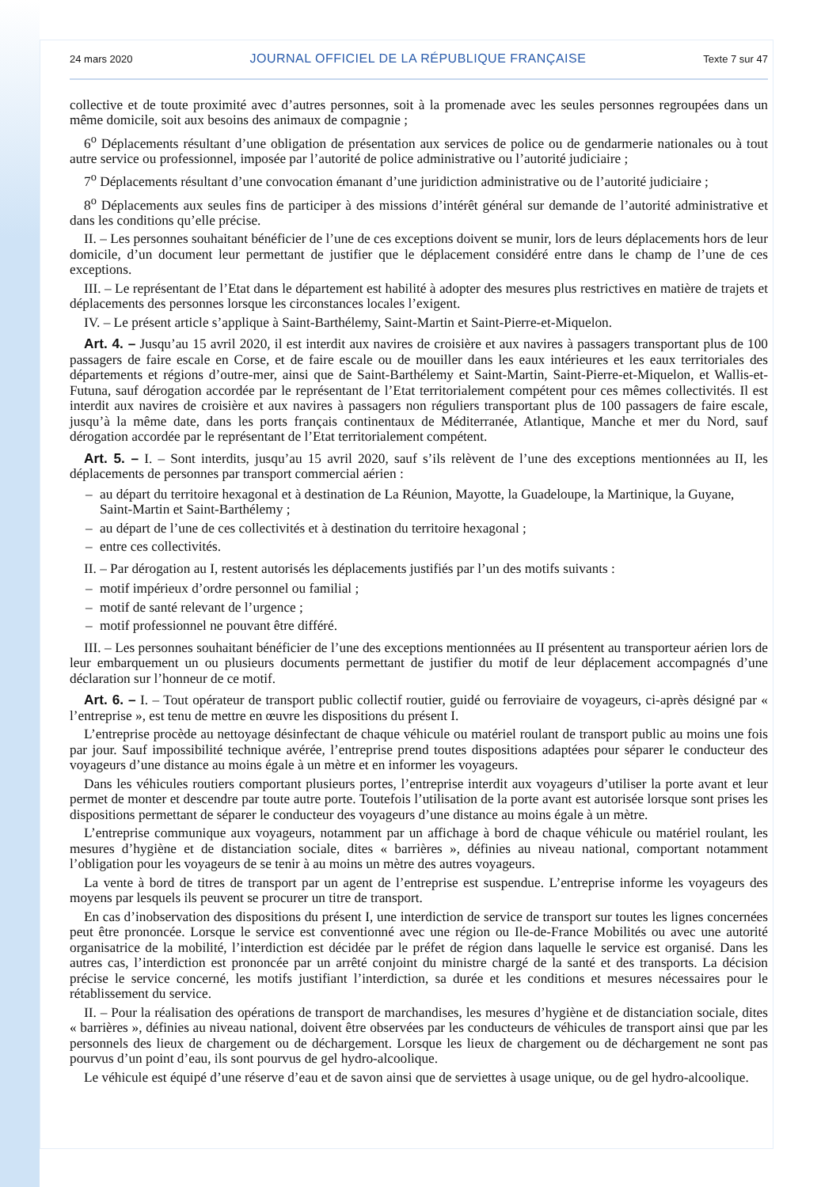24 mars 2020 JOURNAL OFFICIEL DE LA RÉPUBLIQUE FRANÇAISE Texte 7 sur 47
collective et de toute proximité avec d’autres personnes, soit à la promenade avec les seules personnes regroupées dans un même domicile, soit aux besoins des animaux de compagnie ;
6<sup>o</sup> Déplacements résultant d’une obligation de présentation aux services de police ou de gendarmerie nationales ou à tout autre service ou professionnel, imposée par l’autorité de police administrative ou l’autorité judiciaire ;
7<sup>o</sup> Déplacements résultant d’une convocation émanant d’une juridiction administrative ou de l’autorité judiciaire ;
8<sup>o</sup> Déplacements aux seules fins de participer à des missions d’intérêt général sur demande de l’autorité administrative et dans les conditions qu’elle précise.
II. – Les personnes souhaitant bénéficier de l’une de ces exceptions doivent se munir, lors de leurs déplacements hors de leur domicile, d’un document leur permettant de justifier que le déplacement considéré entre dans le champ de l’une de ces exceptions.
III. – Le représentant de l’Etat dans le département est habilité à adopter des mesures plus restrictives en matière de trajets et déplacements des personnes lorsque les circonstances locales l’exigent.
IV. – Le présent article s’applique à Saint-Barthélemy, Saint-Martin et Saint-Pierre-et-Miquelon.
Art. 4. – Jusqu’au 15 avril 2020, il est interdit aux navires de croisière et aux navires à passagers transportant plus de 100 passagers de faire escale en Corse, et de faire escale ou de mouiller dans les eaux intérieures et les eaux territoriales des départements et régions d’outre-mer, ainsi que de Saint-Barthélemy et Saint-Martin, Saint-Pierre-et-Miquelon, et Wallis-et-Futuna, sauf dérogation accordée par le représentant de l’Etat territorialement compétent pour ces mêmes collectivités. Il est interdit aux navires de croisière et aux navires à passagers non réguliers transportant plus de 100 passagers de faire escale, jusqu’à la même date, dans les ports français continentaux de Méditerranée, Atlantique, Manche et mer du Nord, sauf dérogation accordée par le représentant de l’Etat territorialement compétent.
Art. 5. – I. – Sont interdits, jusqu’au 15 avril 2020, sauf s’ils relèvent de l’une des exceptions mentionnées au II, les déplacements de personnes par transport commercial aérien :
– au départ du territoire hexagonal et à destination de La Réunion, Mayotte, la Guadeloupe, la Martinique, la Guyane, Saint-Martin et Saint-Barthélemy ;
– au départ de l’une de ces collectivités et à destination du territoire hexagonal ;
– entre ces collectivités.
II. – Par dérogation au I, restent autorisés les déplacements justifiés par l’un des motifs suivants :
– motif impérieux d’ordre personnel ou familial ;
– motif de santé relevant de l’urgence ;
– motif professionnel ne pouvant être différé.
III. – Les personnes souhaitant bénéficier de l’une des exceptions mentionnées au II présentent au transporteur aérien lors de leur embarquement un ou plusieurs documents permettant de justifier du motif de leur déplacement accompagnés d’une déclaration sur l’honneur de ce motif.
Art. 6. – I. – Tout opérateur de transport public collectif routier, guidé ou ferroviaire de voyageurs, ci-après désigné par « l’entreprise », est tenu de mettre en œuvre les dispositions du présent I.
L’entreprise procède au nettoyage désinfectant de chaque véhicule ou matériel roulant de transport public au moins une fois par jour. Sauf impossibilité technique avérée, l’entreprise prend toutes dispositions adaptées pour séparer le conducteur des voyageurs d’une distance au moins égale à un mètre et en informer les voyageurs.
Dans les véhicules routiers comportant plusieurs portes, l’entreprise interdit aux voyageurs d’utiliser la porte avant et leur permet de monter et descendre par toute autre porte. Toutefois l’utilisation de la porte avant est autorisée lorsque sont prises les dispositions permettant de séparer le conducteur des voyageurs d’une distance au moins égale à un mètre.
L’entreprise communique aux voyageurs, notamment par un affichage à bord de chaque véhicule ou matériel roulant, les mesures d’hygiène et de distanciation sociale, dites « barrières », définies au niveau national, comportant notamment l’obligation pour les voyageurs de se tenir à au moins un mètre des autres voyageurs.
La vente à bord de titres de transport par un agent de l’entreprise est suspendue. L’entreprise informe les voyageurs des moyens par lesquels ils peuvent se procurer un titre de transport.
En cas d’inobservation des dispositions du présent I, une interdiction de service de transport sur toutes les lignes concernées peut être prononcée. Lorsque le service est conventionné avec une région ou Ile-de-France Mobilités ou avec une autorité organisatrice de la mobilité, l’interdiction est décidée par le préfet de région dans laquelle le service est organisé. Dans les autres cas, l’interdiction est prononcée par un arrêté conjoint du ministre chargé de la santé et des transports. La décision précise le service concerné, les motifs justifiant l’interdiction, sa durée et les conditions et mesures nécessaires pour le rétablissement du service.
II. – Pour la réalisation des opérations de transport de marchandises, les mesures d’hygiène et de distanciation sociale, dites « barrières », définies au niveau national, doivent être observées par les conducteurs de véhicules de transport ainsi que par les personnels des lieux de chargement ou de déchargement. Lorsque les lieux de chargement ou de déchargement ne sont pas pourvus d’un point d’eau, ils sont pourvus de gel hydro-alcoolique.
Le véhicule est équipé d’une réserve d’eau et de savon ainsi que de serviettes à usage unique, ou de gel hydro-alcoolique.